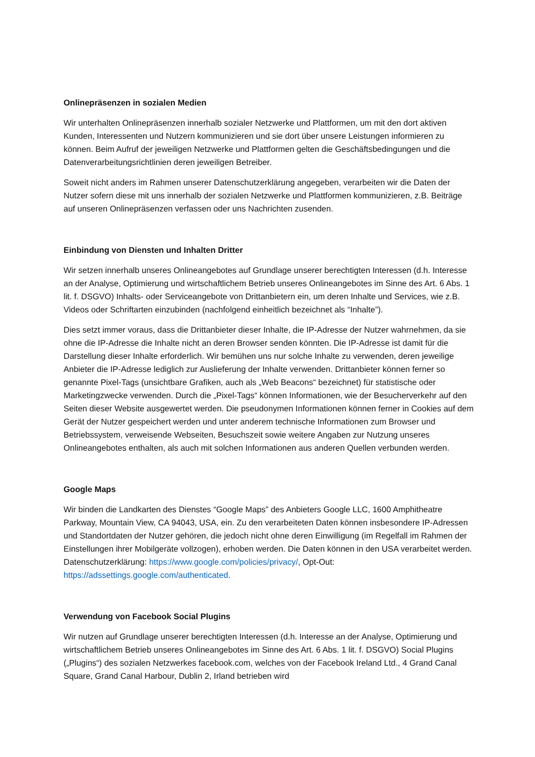Onlinepräsenzen in sozialen Medien
Wir unterhalten Onlinepräsenzen innerhalb sozialer Netzwerke und Plattformen, um mit den dort aktiven Kunden, Interessenten und Nutzern kommunizieren und sie dort über unsere Leistungen informieren zu können. Beim Aufruf der jeweiligen Netzwerke und Plattformen gelten die Geschäftsbedingungen und die Datenverarbeitungsrichtlinien deren jeweiligen Betreiber.
Soweit nicht anders im Rahmen unserer Datenschutzerklärung angegeben, verarbeiten wir die Daten der Nutzer sofern diese mit uns innerhalb der sozialen Netzwerke und Plattformen kommunizieren, z.B. Beiträge auf unseren Onlinepräsenzen verfassen oder uns Nachrichten zusenden.
Einbindung von Diensten und Inhalten Dritter
Wir setzen innerhalb unseres Onlineangebotes auf Grundlage unserer berechtigten Interessen (d.h. Interesse an der Analyse, Optimierung und wirtschaftlichem Betrieb unseres Onlineangebotes im Sinne des Art. 6 Abs. 1 lit. f. DSGVO) Inhalts- oder Serviceangebote von Drittanbietern ein, um deren Inhalte und Services, wie z.B. Videos oder Schriftarten einzubinden (nachfolgend einheitlich bezeichnet als “Inhalte”).
Dies setzt immer voraus, dass die Drittanbieter dieser Inhalte, die IP-Adresse der Nutzer wahrnehmen, da sie ohne die IP-Adresse die Inhalte nicht an deren Browser senden könnten. Die IP-Adresse ist damit für die Darstellung dieser Inhalte erforderlich. Wir bemühen uns nur solche Inhalte zu verwenden, deren jeweilige Anbieter die IP-Adresse lediglich zur Auslieferung der Inhalte verwenden. Drittanbieter können ferner so genannte Pixel-Tags (unsichtbare Grafiken, auch als „Web Beacons“ bezeichnet) für statistische oder Marketingzwecke verwenden. Durch die „Pixel-Tags“ können Informationen, wie der Besucherverkehr auf den Seiten dieser Website ausgewertet werden. Die pseudonymen Informationen können ferner in Cookies auf dem Gerät der Nutzer gespeichert werden und unter anderem technische Informationen zum Browser und Betriebssystem, verweisende Webseiten, Besuchszeit sowie weitere Angaben zur Nutzung unseres Onlineangebotes enthalten, als auch mit solchen Informationen aus anderen Quellen verbunden werden.
Google Maps
Wir binden die Landkarten des Dienstes “Google Maps” des Anbieters Google LLC, 1600 Amphitheatre Parkway, Mountain View, CA 94043, USA, ein. Zu den verarbeiteten Daten können insbesondere IP-Adressen und Standortdaten der Nutzer gehören, die jedoch nicht ohne deren Einwilligung (im Regelfall im Rahmen der Einstellungen ihrer Mobilgeräte vollzogen), erhoben werden. Die Daten können in den USA verarbeitet werden. Datenschutzerklärung: https://www.google.com/policies/privacy/, Opt-Out: https://adssettings.google.com/authenticated.
Verwendung von Facebook Social Plugins
Wir nutzen auf Grundlage unserer berechtigten Interessen (d.h. Interesse an der Analyse, Optimierung und wirtschaftlichem Betrieb unseres Onlineangebotes im Sinne des Art. 6 Abs. 1 lit. f. DSGVO) Social Plugins („Plugins“) des sozialen Netzwerkes facebook.com, welches von der Facebook Ireland Ltd., 4 Grand Canal Square, Grand Canal Harbour, Dublin 2, Irland betrieben wird